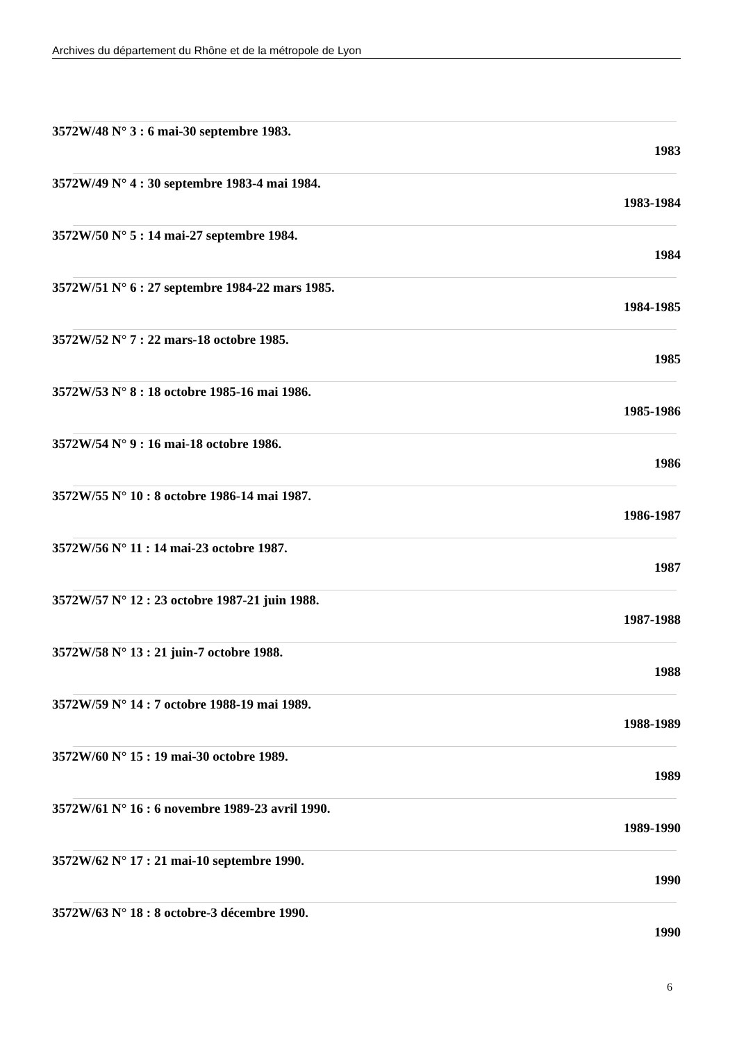Archives du département du Rhône et de la métropole de Lyon
3572W/48 N° 3 : 6 mai-30 septembre 1983.
1983
3572W/49 N° 4 : 30 septembre 1983-4 mai 1984.
1983-1984
3572W/50 N° 5 : 14 mai-27 septembre 1984.
1984
3572W/51 N° 6 : 27 septembre 1984-22 mars 1985.
1984-1985
3572W/52 N° 7 : 22 mars-18 octobre 1985.
1985
3572W/53 N° 8 : 18 octobre 1985-16 mai 1986.
1985-1986
3572W/54 N° 9 : 16 mai-18 octobre 1986.
1986
3572W/55 N° 10 : 8 octobre 1986-14 mai 1987.
1986-1987
3572W/56 N° 11 : 14 mai-23 octobre 1987.
1987
3572W/57 N° 12 : 23 octobre 1987-21 juin 1988.
1987-1988
3572W/58 N° 13 : 21 juin-7 octobre 1988.
1988
3572W/59 N° 14 : 7 octobre 1988-19 mai 1989.
1988-1989
3572W/60 N° 15 : 19 mai-30 octobre 1989.
1989
3572W/61 N° 16 : 6 novembre 1989-23 avril 1990.
1989-1990
3572W/62 N° 17 : 21 mai-10 septembre 1990.
1990
3572W/63 N° 18 : 8 octobre-3 décembre 1990.
1990
6